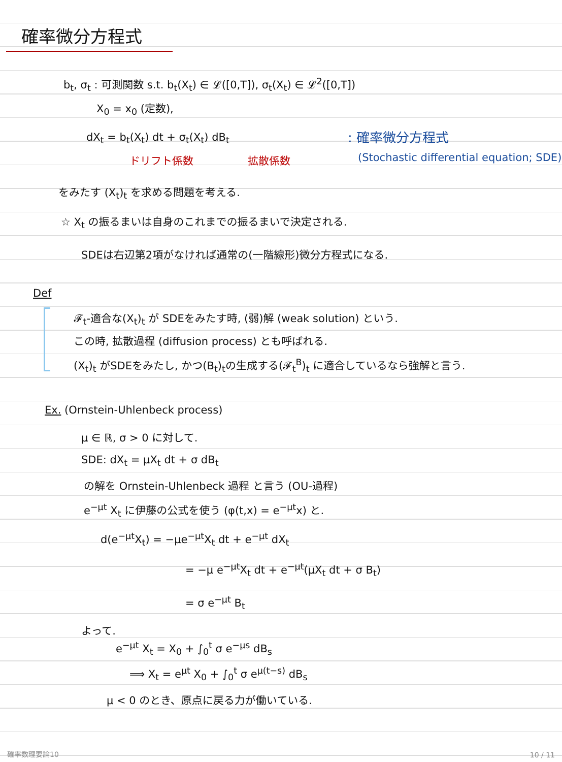確率微分方程式
b<sub>t</sub>, σ<sub>t</sub> : 可測関数 s.t. b<sub>t</sub>(X<sub>t</sub>) ∈ 𝓛([0,T]), σ<sub>t</sub>(X<sub>t</sub>) ∈ 𝓛<sup>2</sup>([0,T])
X<sub>0</sub> = x<sub>0</sub> (定数),
dX<sub>t</sub> = b<sub>t</sub>(X<sub>t</sub>) dt + σ<sub>t</sub>(X<sub>t</sub>) dB<sub>t</sub> : 確率微分方程式
ドリフト係数 拡散係数 (Stochastic differential equation; SDE)
をみたす (X<sub>t</sub>)<sub>t</sub> を求める問題を考える.
☆ X<sub>t</sub> の振るまいは自身のこれまでの振るまいで決定される.
SDEは右辺第2項がなければ通常の(一階線形)微分方程式になる.
Def
𝓕<sub>t</sub>-適合な(X<sub>t</sub>)<sub>t</sub> が SDEをみたす時, (弱)解 (weak solution) という.
この時, 拡散過程 (diffusion process) とも呼ばれる.
(X<sub>t</sub>)<sub>t</sub> がSDEをみたし, かつ(B<sub>t</sub>)<sub>t</sub>の生成する(𝓕<sub>t</sub><sup>B</sup>)<sub>t</sub> に適合しているなら強解と言う.
Ex. (Ornstein-Uhlenbeck process)
μ ∈ ℝ, σ > 0 に対して.
SDE: dX<sub>t</sub> = μX<sub>t</sub> dt + σ dB<sub>t</sub>
の解を Ornstein-Uhlenbeck 過程 と言う (OU-過程)
e<sup>−μt</sup> X<sub>t</sub> に伊藤の公式を使う (φ(t,x) = e<sup>−μt</sup>x) と.
d(e<sup>−μt</sup>X<sub>t</sub>) = −μe<sup>−μt</sup>X<sub>t</sub> dt + e<sup>−μt</sup> dX<sub>t</sub>
= −μ e<sup>−μt</sup>X<sub>t</sub> dt + e<sup>−μt</sup>(μX<sub>t</sub> dt + σ B<sub>t</sub>)
= σ e<sup>−μt</sup> B<sub>t</sub>
よって.
e<sup>−μt</sup> X<sub>t</sub> = X<sub>0</sub> + ∫<sub>0</sub><sup>t</sup> σ e<sup>−μs</sup> dB<sub>s</sub>
⟹ X<sub>t</sub> = e<sup>μt</sup> X<sub>0</sub> + ∫<sub>0</sub><sup>t</sup> σ e<sup>μ(t−s)</sup> dB<sub>s</sub>
μ < 0 のとき、原点に戻る力が働いている.
確率数理要論10 10 / 11